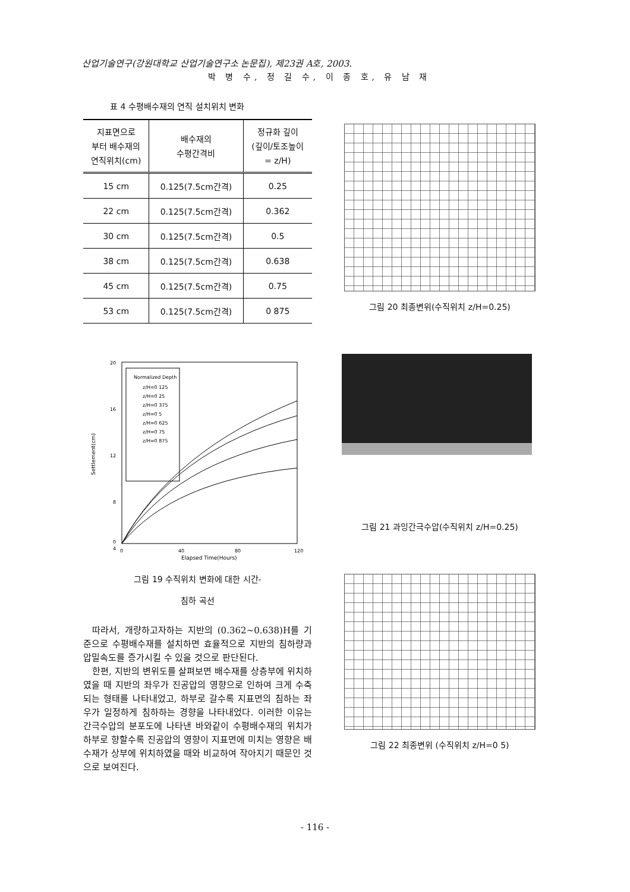산업기술연구(강원대학교 산업기술연구소 논문집), 제23권 A호, 2003.
박 병 수, 정 길 수, 이 종 호, 유 남 재
표 4 수평배수재의 연직 설치위치 변화
| 지표면으로 부터 배수재의 연직위치(cm) | 배수재의 수평간격비 | 정규화 깊이 (깊이/토조높이 = z/H) |
| --- | --- | --- |
| 15 cm | 0.125(7.5cm간격) | 0.25 |
| 22 cm | 0.125(7.5cm간격) | 0.362 |
| 30 cm | 0.125(7.5cm간격) | 0.5 |
| 38 cm | 0.125(7.5cm간격) | 0.638 |
| 45 cm | 0.125(7.5cm간격) | 0.75 |
| 53 cm | 0.125(7.5cm간격) | 0 875 |
20
16
12
8
4
0
0
40
80
120
Elapsed Time(Hours)
Settlement(cm)
Normalized Depth
z/H=0 125
z/H=0 25
z/H=0 375
z/H=0 5
z/H=0 625
z/H=0 75
z/H=0 875
그림 19 수직위치 변화에 대한 시간-
침하 곡선
따라서, 개량하고자하는 지반의 (0.362~0.638)H를 기준으로 수평배수재를 설치하면 효율적으로 지반의 침하량과 압밀속도를 증가시킬 수 있을 것으로 판단된다.
한편, 지반의 변위도를 살펴보면 배수재를 상층부에 위치하였을 때 지반의 좌우가 진공압의 영향으로 인하여 크게 수축되는 형태를 나타내었고, 하부로 갈수록 지표면의 침하는 좌우가 일정하게 침하하는 경향을 나타내었다. 이러한 이유는 간극수압의 분포도에 나타낸 바와같이 수평배수재의 위치가 하부로 향할수록 진공압의 영향이 지표면에 미치는 영향은 배수재가 상부에 위치하였을 때와 비교하여 작아지기 때문인 것으로 보여진다.
그림 20 최종변위(수직위치 z/H=0.25)
그림 21 과잉간극수압(수직위치 z/H=0.25)
그림 22 최종변위 (수직위치 z/H=0 5)
- 116 -